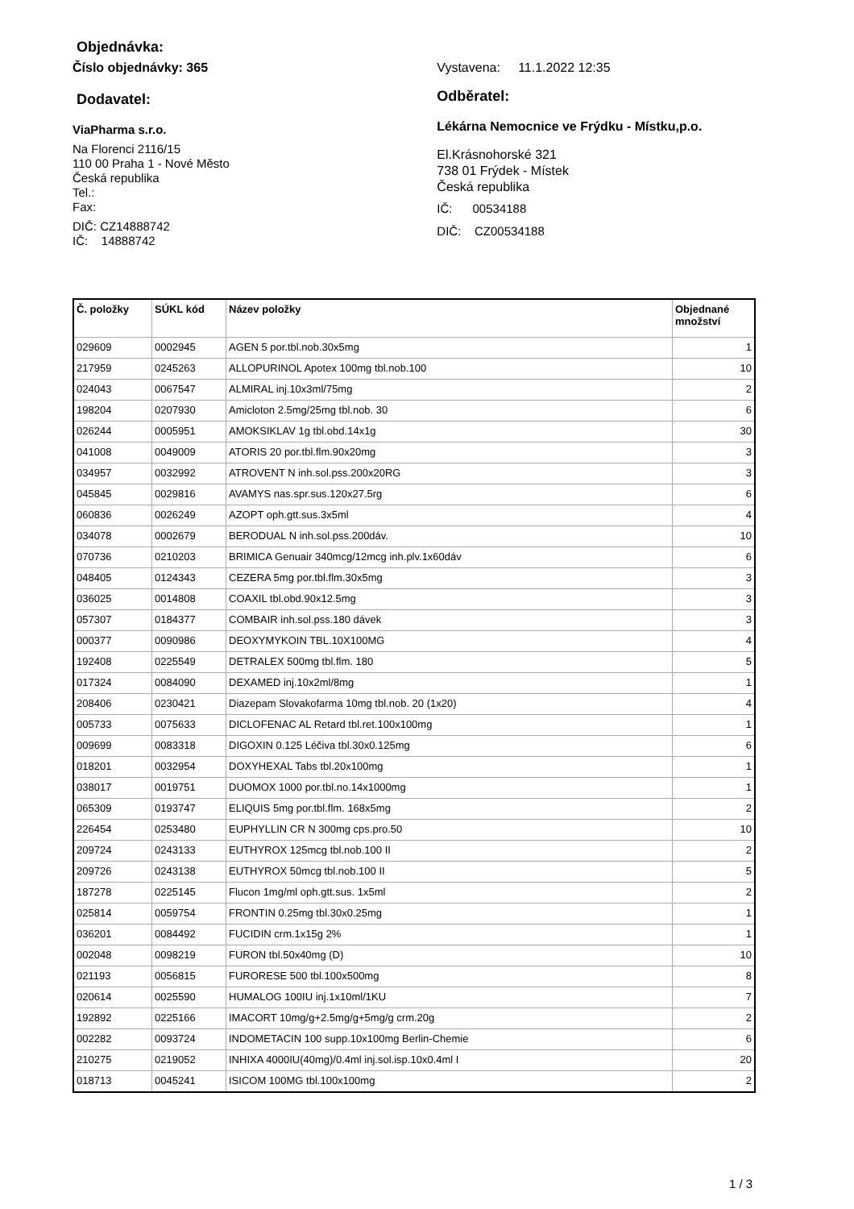Objednávka:
Číslo objednávky: 365
Vystavena: 11.1.2022 12:35
Dodavatel:
ViaPharma s.r.o.
Na Florenci 2116/15
110 00 Praha 1 - Nové Město
Česká republika
Tel.:
Fax:
DIČ: CZ14888742
IČ: 14888742
Odběratel:
Lékárna Nemocnice ve Frýdku - Místku,p.o.
El.Krásnohorské 321
738 01 Frýdek - Místek
Česká republika
IČ: 00534188
DIČ: CZ00534188
| Č. položky | SÚKL kód | Název položky | Objednané množství |
| --- | --- | --- | --- |
| 029609 | 0002945 | AGEN 5 por.tbl.nob.30x5mg | 1 |
| 217959 | 0245263 | ALLOPURINOL Apotex 100mg tbl.nob.100 | 10 |
| 024043 | 0067547 | ALMIRAL inj.10x3ml/75mg | 2 |
| 198204 | 0207930 | Amicloton 2.5mg/25mg tbl.nob. 30 | 6 |
| 026244 | 0005951 | AMOKSIKLAV 1g tbl.obd.14x1g | 30 |
| 041008 | 0049009 | ATORIS 20 por.tbl.flm.90x20mg | 3 |
| 034957 | 0032992 | ATROVENT N inh.sol.pss.200x20RG | 3 |
| 045845 | 0029816 | AVAMYS nas.spr.sus.120x27.5rg | 6 |
| 060836 | 0026249 | AZOPT oph.gtt.sus.3x5ml | 4 |
| 034078 | 0002679 | BERODUAL N inh.sol.pss.200dáv. | 10 |
| 070736 | 0210203 | BRIMICA Genuair 340mcg/12mcg inh.plv.1x60dáv | 6 |
| 048405 | 0124343 | CEZERA 5mg por.tbl.flm.30x5mg | 3 |
| 036025 | 0014808 | COAXIL tbl.obd.90x12.5mg | 3 |
| 057307 | 0184377 | COMBAIR inh.sol.pss.180 dávek | 3 |
| 000377 | 0090986 | DEOXYMYKOIN TBL.10X100MG | 4 |
| 192408 | 0225549 | DETRALEX 500mg tbl.flm. 180 | 5 |
| 017324 | 0084090 | DEXAMED inj.10x2ml/8mg | 1 |
| 208406 | 0230421 | Diazepam Slovakofarma 10mg tbl.nob. 20 (1x20) | 4 |
| 005733 | 0075633 | DICLOFENAC AL Retard tbl.ret.100x100mg | 1 |
| 009699 | 0083318 | DIGOXIN 0.125 Léčiva tbl.30x0.125mg | 6 |
| 018201 | 0032954 | DOXYHEXAL Tabs tbl.20x100mg | 1 |
| 038017 | 0019751 | DUOMOX 1000 por.tbl.no.14x1000mg | 1 |
| 065309 | 0193747 | ELIQUIS 5mg por.tbl.flm. 168x5mg | 2 |
| 226454 | 0253480 | EUPHYLLIN CR N 300mg cps.pro.50 | 10 |
| 209724 | 0243133 | EUTHYROX 125mcg tbl.nob.100 II | 2 |
| 209726 | 0243138 | EUTHYROX 50mcg tbl.nob.100 II | 5 |
| 187278 | 0225145 | Flucon 1mg/ml oph.gtt.sus. 1x5ml | 2 |
| 025814 | 0059754 | FRONTIN 0.25mg tbl.30x0.25mg | 1 |
| 036201 | 0084492 | FUCIDIN crm.1x15g 2% | 1 |
| 002048 | 0098219 | FURON tbl.50x40mg (D) | 10 |
| 021193 | 0056815 | FURORESE 500 tbl.100x500mg | 8 |
| 020614 | 0025590 | HUMALOG 100IU inj.1x10ml/1KU | 7 |
| 192892 | 0225166 | IMACORT 10mg/g+2.5mg/g+5mg/g crm.20g | 2 |
| 002282 | 0093724 | INDOMETACIN 100 supp.10x100mg Berlin-Chemie | 6 |
| 210275 | 0219052 | INHIXA 4000IU(40mg)/0.4ml inj.sol.isp.10x0.4ml I | 20 |
| 018713 | 0045241 | ISICOM 100MG tbl.100x100mg | 2 |
1 / 3